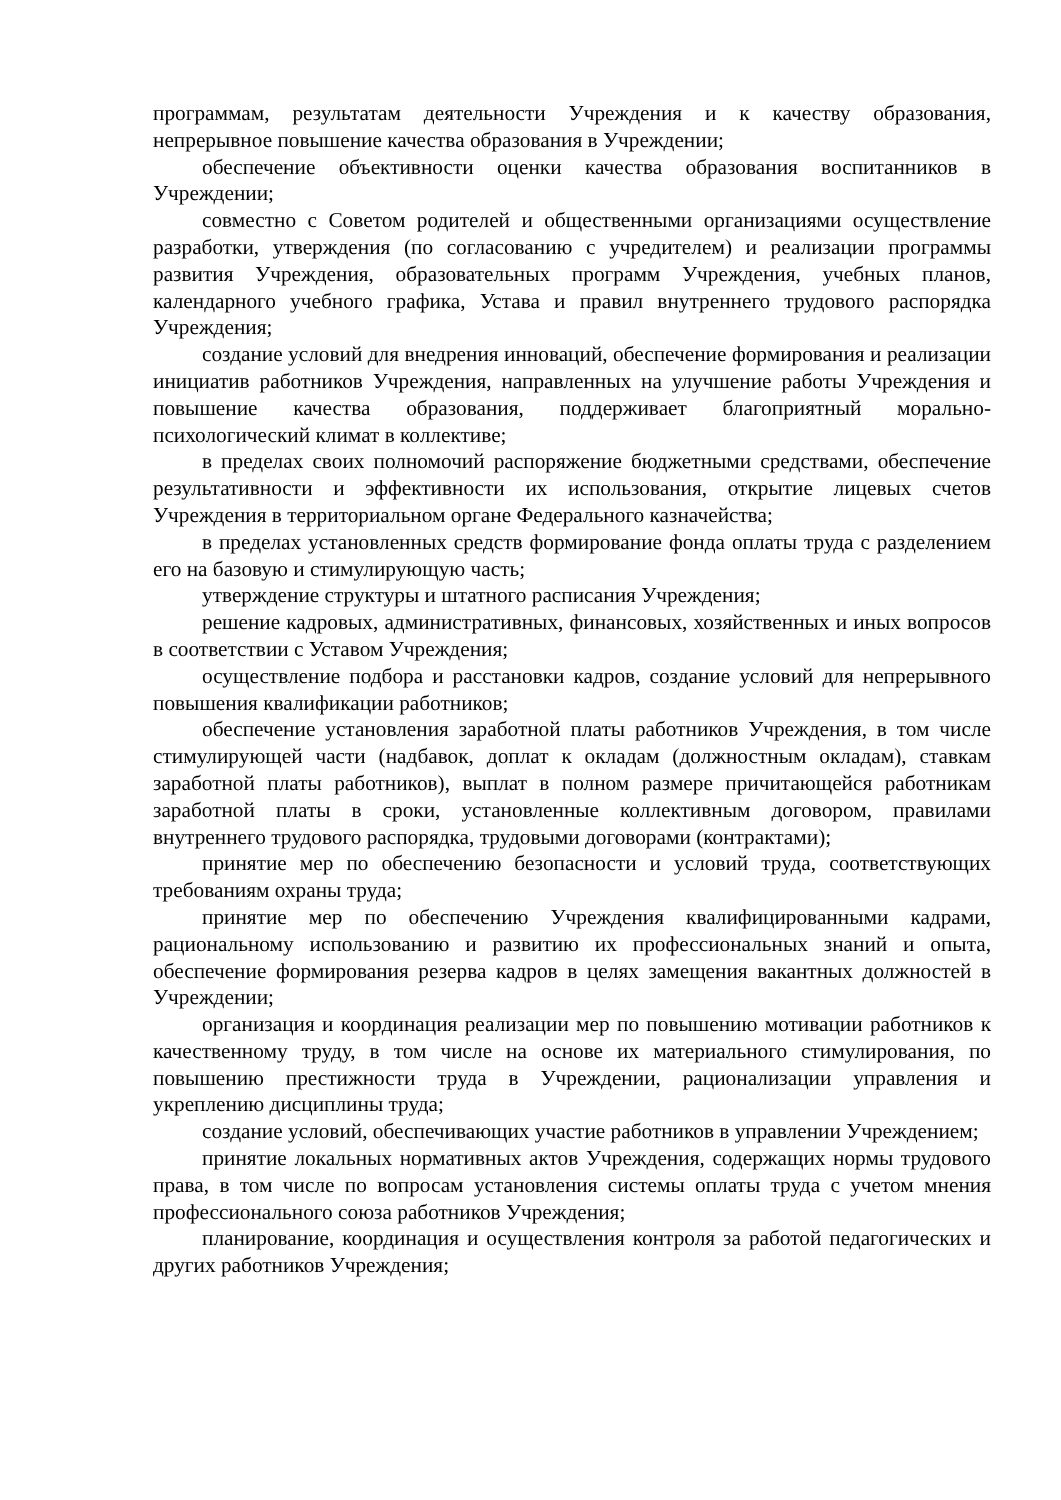программам, результатам деятельности Учреждения и к качеству образования, непрерывное повышение качества образования в Учреждении;
обеспечение объективности оценки качества образования воспитанников в Учреждении;
совместно с Советом родителей и общественными организациями осуществление разработки, утверждения (по согласованию с учредителем) и реализации программы развития Учреждения, образовательных программ Учреждения, учебных планов, календарного учебного графика, Устава и правил внутреннего трудового распорядка Учреждения;
создание условий для внедрения инноваций, обеспечение формирования и реализации инициатив работников Учреждения, направленных на улучшение работы Учреждения и повышение качества образования, поддерживает благоприятный морально-психологический климат в коллективе;
в пределах своих полномочий распоряжение бюджетными средствами, обеспечение результативности и эффективности их использования, открытие лицевых счетов Учреждения в территориальном органе Федерального казначейства;
в пределах установленных средств формирование фонда оплаты труда с разделением его на базовую и стимулирующую часть;
утверждение структуры и штатного расписания Учреждения;
решение кадровых, административных, финансовых, хозяйственных и иных вопросов в соответствии с Уставом Учреждения;
осуществление подбора и расстановки кадров, создание условий для непрерывного повышения квалификации работников;
обеспечение установления заработной платы работников Учреждения, в том числе стимулирующей части (надбавок, доплат к окладам (должностным окладам), ставкам заработной платы работников), выплат в полном размере причитающейся работникам заработной платы в сроки, установленные коллективным договором, правилами внутреннего трудового распорядка, трудовыми договорами (контрактами);
принятие мер по обеспечению безопасности и условий труда, соответствующих требованиям охраны труда;
принятие мер по обеспечению Учреждения квалифицированными кадрами, рациональному использованию и развитию их профессиональных знаний и опыта, обеспечение формирования резерва кадров в целях замещения вакантных должностей в Учреждении;
организация и координация реализации мер по повышению мотивации работников к качественному труду, в том числе на основе их материального стимулирования, по повышению престижности труда в Учреждении, рационализации управления и укреплению дисциплины труда;
создание условий, обеспечивающих участие работников в управлении Учреждением;
принятие локальных нормативных актов Учреждения, содержащих нормы трудового права, в том числе по вопросам установления системы оплаты труда с учетом мнения профессионального союза работников Учреждения;
планирование, координация и осуществления контроля за работой педагогических и других работников Учреждения;